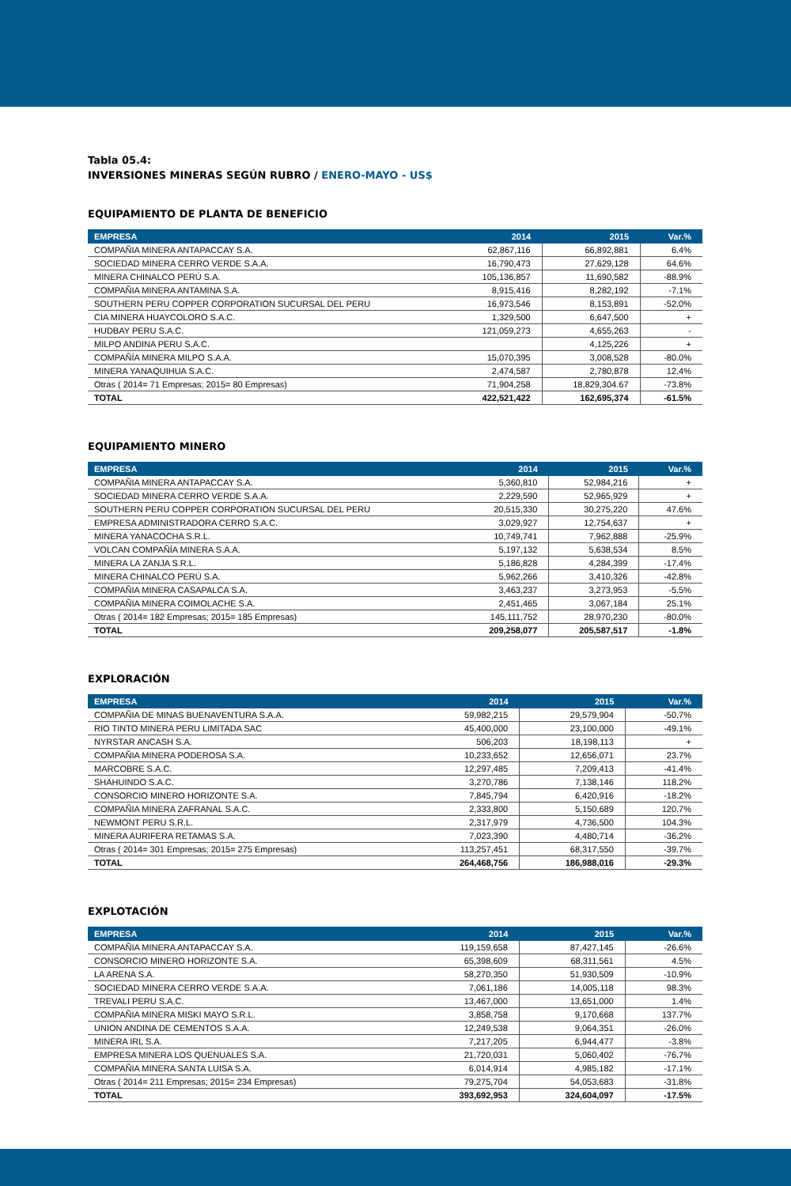Tabla 05.4:
INVERSIONES MINERAS SEGÚN RUBRO / ENERO-MAYO - US$
EQUIPAMIENTO DE PLANTA DE BENEFICIO
| EMPRESA | 2014 | 2015 | Var.% |
| --- | --- | --- | --- |
| COMPAÑIA MINERA ANTAPACCAY S.A. | 62,867,116 | 66,892,881 | 6.4% |
| SOCIEDAD MINERA CERRO VERDE S.A.A. | 16,790,473 | 27,629,128 | 64.6% |
| MINERA CHINALCO PERÚ S.A. | 105,136,857 | 11,690,582 | -88.9% |
| COMPAÑIA MINERA ANTAMINA S.A. | 8,915,416 | 8,282,192 | -7.1% |
| SOUTHERN PERU COPPER CORPORATION SUCURSAL DEL PERU | 16,973,546 | 8,153,891 | -52.0% |
| CIA MINERA HUAYCOLORO S.A.C. | 1,329,500 | 6,647,500 | + |
| HUDBAY PERU S.A.C. | 121,059,273 | 4,655,263 | - |
| MILPO ANDINA PERU S.A.C. | | 4,125,226 | + |
| COMPAÑÍA MINERA MILPO S.A.A. | 15,070,395 | 3,008,528 | -80.0% |
| MINERA YANAQUIHUA S.A.C. | 2,474,587 | 2,780,878 | 12.4% |
| Otras ( 2014= 71 Empresas; 2015= 80 Empresas) | 71,904,258 | 18,829,304.67 | -73.8% |
| TOTAL | 422,521,422 | 162,695,374 | -61.5% |
EQUIPAMIENTO MINERO
| EMPRESA | 2014 | 2015 | Var.% |
| --- | --- | --- | --- |
| COMPAÑIA MINERA ANTAPACCAY S.A. | 5,360,810 | 52,984,216 | + |
| SOCIEDAD MINERA CERRO VERDE S.A.A. | 2,229,590 | 52,965,929 | + |
| SOUTHERN PERU COPPER CORPORATION SUCURSAL DEL PERU | 20,515,330 | 30,275,220 | 47.6% |
| EMPRESA ADMINISTRADORA CERRO S.A.C. | 3,029,927 | 12,754,637 | + |
| MINERA YANACOCHA S.R.L. | 10,749,741 | 7,962,888 | -25.9% |
| VOLCAN COMPAÑÍA MINERA S.A.A. | 5,197,132 | 5,638,534 | 8.5% |
| MINERA LA ZANJA S.R.L. | 5,186,828 | 4,284,399 | -17.4% |
| MINERA CHINALCO PERÚ S.A. | 5,962,266 | 3,410,326 | -42.8% |
| COMPAÑIA MINERA CASAPALCA S.A. | 3,463,237 | 3,273,953 | -5.5% |
| COMPAÑIA MINERA COIMOLACHE S.A. | 2,451,465 | 3,067,184 | 25.1% |
| Otras ( 2014= 182 Empresas; 2015= 185 Empresas) | 145,111,752 | 28,970,230 | -80.0% |
| TOTAL | 209,258,077 | 205,587,517 | -1.8% |
EXPLORACIÓN
| EMPRESA | 2014 | 2015 | Var.% |
| --- | --- | --- | --- |
| COMPAÑIA DE MINAS BUENAVENTURA S.A.A. | 59,982,215 | 29,579,904 | -50.7% |
| RIO TINTO MINERA PERU LIMITADA SAC | 45,400,000 | 23,100,000 | -49.1% |
| NYRSTAR ANCASH S.A. | 506,203 | 18,198,113 | + |
| COMPAÑIA MINERA PODEROSA S.A. | 10,233,652 | 12,656,071 | 23.7% |
| MARCOBRE S.A.C. | 12,297,485 | 7,209,413 | -41.4% |
| SHAHUINDO S.A.C. | 3,270,786 | 7,138,146 | 118.2% |
| CONSORCIO MINERO HORIZONTE S.A. | 7,845,794 | 6,420,916 | -18.2% |
| COMPAÑIA MINERA ZAFRANAL S.A.C. | 2,333,800 | 5,150,689 | 120.7% |
| NEWMONT PERU S.R.L. | 2,317,979 | 4,736,500 | 104.3% |
| MINERA AURIFERA RETAMAS S.A. | 7,023,390 | 4,480,714 | -36.2% |
| Otras ( 2014= 301 Empresas; 2015= 275 Empresas) | 113,257,451 | 68,317,550 | -39.7% |
| TOTAL | 264,468,756 | 186,988,016 | -29.3% |
EXPLOTACIÓN
| EMPRESA | 2014 | 2015 | Var.% |
| --- | --- | --- | --- |
| COMPAÑIA MINERA ANTAPACCAY S.A. | 119,159,658 | 87,427,145 | -26.6% |
| CONSORCIO MINERO HORIZONTE S.A. | 65,398,609 | 68,311,561 | 4.5% |
| LA ARENA S.A. | 58,270,350 | 51,930,509 | -10.9% |
| SOCIEDAD MINERA CERRO VERDE S.A.A. | 7,061,186 | 14,005,118 | 98.3% |
| TREVALI PERU S.A.C. | 13,467,000 | 13,651,000 | 1.4% |
| COMPAÑIA MINERA MISKI MAYO S.R.L. | 3,858,758 | 9,170,668 | 137.7% |
| UNION ANDINA DE CEMENTOS S.A.A. | 12,249,538 | 9,064,351 | -26.0% |
| MINERA IRL S.A. | 7,217,205 | 6,944,477 | -3.8% |
| EMPRESA MINERA LOS QUENUALES S.A. | 21,720,031 | 5,060,402 | -76.7% |
| COMPAÑIA MINERA SANTA LUISA S.A. | 6,014,914 | 4,985,182 | -17.1% |
| Otras ( 2014= 211 Empresas; 2015= 234 Empresas) | 79,275,704 | 54,053,683 | -31.8% |
| TOTAL | 393,692,953 | 324,604,097 | -17.5% |